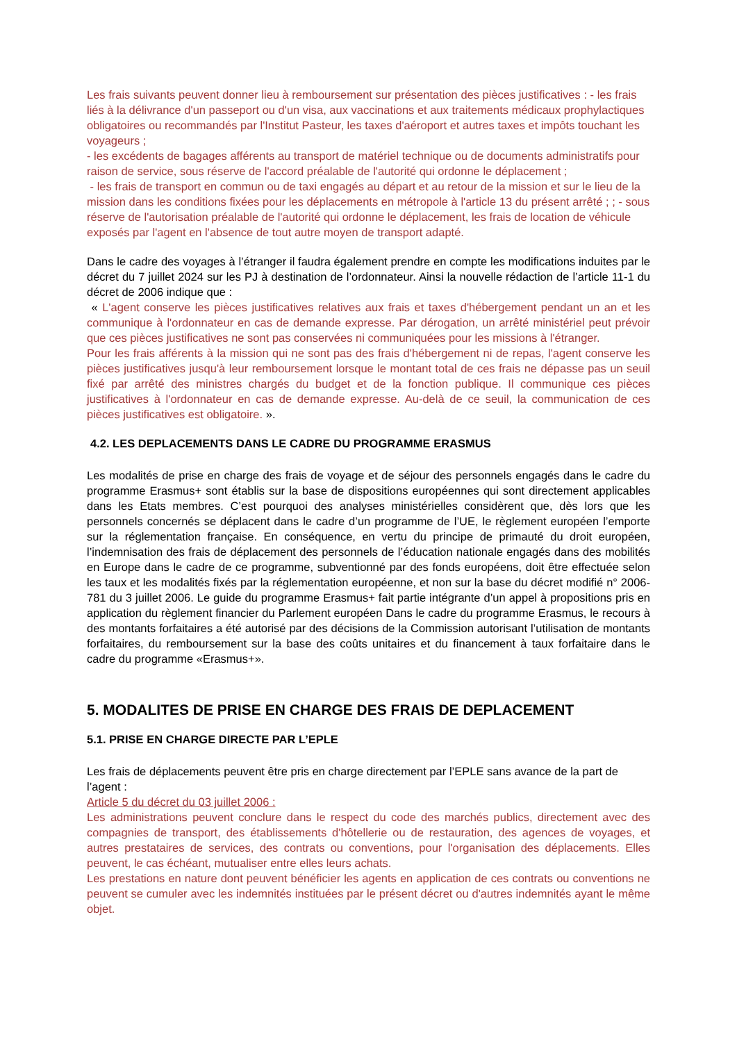Les frais suivants peuvent donner lieu à remboursement sur présentation des pièces justificatives : - les frais liés à la délivrance d'un passeport ou d'un visa, aux vaccinations et aux traitements médicaux prophylactiques obligatoires ou recommandés par l'Institut Pasteur, les taxes d'aéroport et autres taxes et impôts touchant les voyageurs ;
- les excédents de bagages afférents au transport de matériel technique ou de documents administratifs pour raison de service, sous réserve de l'accord préalable de l'autorité qui ordonne le déplacement ;
- les frais de transport en commun ou de taxi engagés au départ et au retour de la mission et sur le lieu de la mission dans les conditions fixées pour les déplacements en métropole à l'article 13 du présent arrêté ; ; - sous réserve de l'autorisation préalable de l'autorité qui ordonne le déplacement, les frais de location de véhicule exposés par l'agent en l'absence de tout autre moyen de transport adapté.
Dans le cadre des voyages à l’étranger il faudra également prendre en compte les modifications induites par le décret du 7 juillet 2024 sur les PJ à destination de l’ordonnateur. Ainsi la nouvelle rédaction de l’article 11-1 du décret de 2006 indique que :
« L'agent conserve les pièces justificatives relatives aux frais et taxes d'hébergement pendant un an et les communique à l'ordonnateur en cas de demande expresse. Par dérogation, un arrêté ministériel peut prévoir que ces pièces justificatives ne sont pas conservées ni communiquées pour les missions à l'étranger.
Pour les frais afférents à la mission qui ne sont pas des frais d'hébergement ni de repas, l'agent conserve les pièces justificatives jusqu'à leur remboursement lorsque le montant total de ces frais ne dépasse pas un seuil fixé par arrêté des ministres chargés du budget et de la fonction publique. Il communique ces pièces justificatives à l'ordonnateur en cas de demande expresse. Au-delà de ce seuil, la communication de ces pièces justificatives est obligatoire. ».
4.2. LES DEPLACEMENTS DANS LE CADRE DU PROGRAMME ERASMUS
Les modalités de prise en charge des frais de voyage et de séjour des personnels engagés dans le cadre du programme Erasmus+ sont établis sur la base de dispositions européennes qui sont directement applicables dans les Etats membres. C’est pourquoi des analyses ministérielles considèrent que, dès lors que les personnels concernés se déplacent dans le cadre d’un programme de l’UE, le règlement européen l’emporte sur la réglementation française. En conséquence, en vertu du principe de primauté du droit européen, l’indemnisation des frais de déplacement des personnels de l’éducation nationale engagés dans des mobilités en Europe dans le cadre de ce programme, subventionné par des fonds européens, doit être effectuée selon les taux et les modalités fixés par la réglementation européenne, et non sur la base du décret modifié n° 2006-781 du 3 juillet 2006. Le guide du programme Erasmus+ fait partie intégrante d’un appel à propositions pris en application du règlement financier du Parlement européen Dans le cadre du programme Erasmus, le recours à des montants forfaitaires a été autorisé par des décisions de la Commission autorisant l’utilisation de montants forfaitaires, du remboursement sur la base des coûts unitaires et du financement à taux forfaitaire dans le cadre du programme «Erasmus+».
5. MODALITES DE PRISE EN CHARGE DES FRAIS DE DEPLACEMENT
5.1. PRISE EN CHARGE DIRECTE PAR L’EPLE
Les frais de déplacements peuvent être pris en charge directement par l’EPLE sans avance de la part de l’agent :
Article 5 du décret du 03 juillet 2006 :
Les administrations peuvent conclure dans le respect du code des marchés publics, directement avec des compagnies de transport, des établissements d'hôtellerie ou de restauration, des agences de voyages, et autres prestataires de services, des contrats ou conventions, pour l'organisation des déplacements. Elles peuvent, le cas échéant, mutualiser entre elles leurs achats.
Les prestations en nature dont peuvent bénéficier les agents en application de ces contrats ou conventions ne peuvent se cumuler avec les indemnités instituées par le présent décret ou d'autres indemnités ayant le même objet.